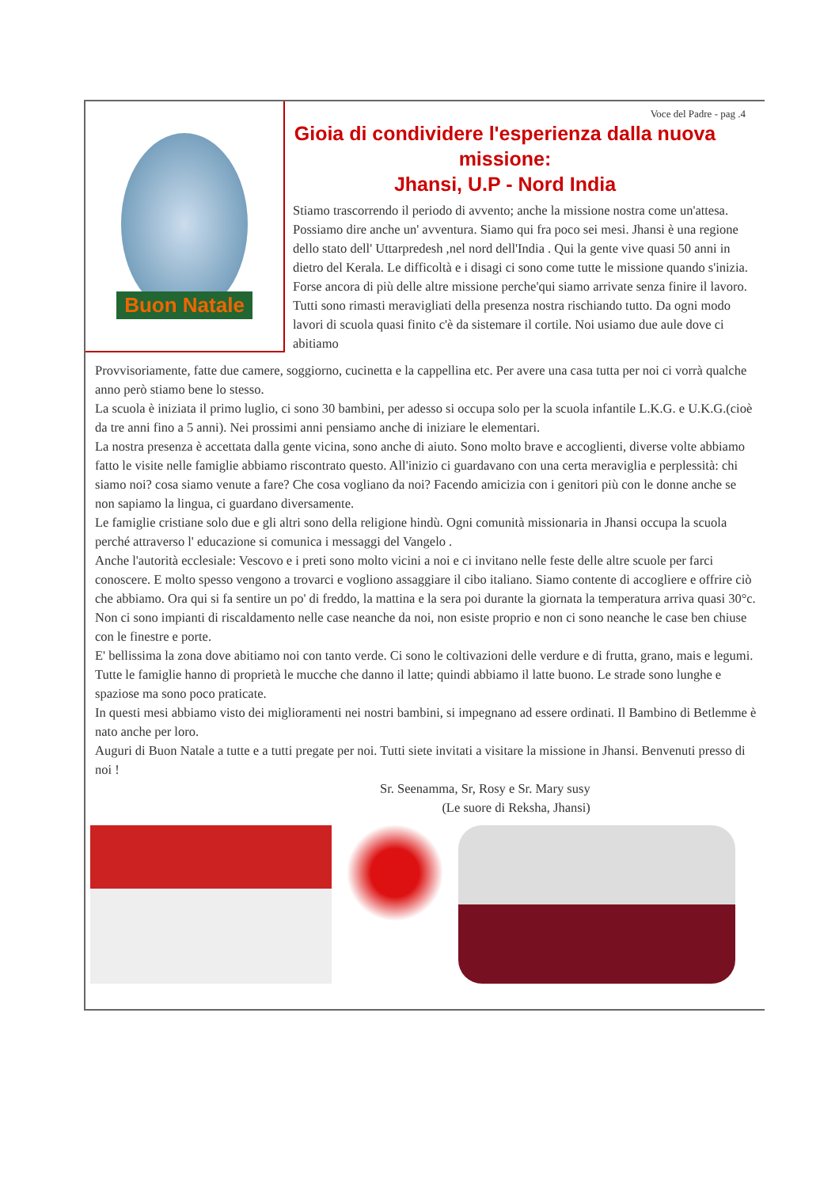Buon Natale
Voce del Padre - pag .4
Gioia di condividere l'esperienza dalla nuova missione:
Jhansi, U.P - Nord India
Stiamo trascorrendo il periodo di avvento; anche la missione nostra come un'attesa. Possiamo dire anche un' avventura. Siamo qui fra poco sei mesi. Jhansi è una regione dello stato dell' Uttarpredesh ,nel nord dell'India . Qui la gente vive quasi 50 anni in dietro del Kerala. Le difficoltà e i disagi ci sono come tutte le missione quando s'inizia. Forse ancora di più delle altre missione perche'qui siamo arrivate senza finire il lavoro. Tutti sono rimasti meravigliati della presenza nostra rischiando tutto. Da ogni modo lavori di scuola quasi finito c'è da sistemare il cortile. Noi usiamo due aule dove ci abitiamo
Provvisoriamente, fatte due camere, soggiorno, cucinetta e la cappellina etc. Per avere una casa tutta per noi ci vorrà qualche anno però stiamo bene lo stesso.
La scuola è iniziata il primo luglio, ci sono 30 bambini, per adesso si occupa solo per la scuola infantile L.K.G. e U.K.G.(cioè da tre anni fino a 5 anni). Nei prossimi anni pensiamo anche di iniziare le elementari.
La nostra presenza è accettata dalla gente vicina, sono anche di aiuto. Sono molto brave e accoglienti, diverse volte abbiamo fatto le visite nelle famiglie abbiamo riscontrato questo. All'inizio ci guardavano con una certa meraviglia e perplessità: chi siamo noi? cosa siamo venute a fare? Che cosa vogliano da noi? Facendo amicizia con i genitori più con le donne anche se non sapiamo la lingua, ci guardano diversamente.
Le famiglie cristiane solo due e gli altri sono della religione hindù. Ogni comunità missionaria in Jhansi occupa la scuola perché attraverso l' educazione si comunica i messaggi del Vangelo .
Anche l'autorità ecclesiale: Vescovo e i preti sono molto vicini a noi e ci invitano nelle feste delle altre scuole per farci conoscere. E molto spesso vengono a trovarci e vogliono assaggiare il cibo italiano. Siamo contente di accogliere e offrire ciò che abbiamo. Ora qui si fa sentire un po' di freddo, la mattina e la sera poi durante la giornata la temperatura arriva quasi 30°c. Non ci sono impianti di riscaldamento nelle case neanche da noi, non esiste proprio e non ci sono neanche le case ben chiuse con le finestre e porte.
E' bellissima la zona dove abitiamo noi con tanto verde. Ci sono le coltivazioni delle verdure e di frutta, grano, mais e legumi. Tutte le famiglie hanno di proprietà le mucche che danno il latte; quindi abbiamo il latte buono. Le strade sono lunghe e spaziose ma sono poco praticate.
In questi mesi abbiamo visto dei miglioramenti nei nostri bambini, si impegnano ad essere ordinati. Il Bambino di Betlemme è nato anche per loro.
Auguri di Buon Natale a tutte e a tutti pregate per noi. Tutti siete invitati a visitare la missione in Jhansi. Benvenuti presso di noi !
Sr. Seenamma, Sr, Rosy e Sr. Mary susy
(Le suore di Reksha, Jhansi)